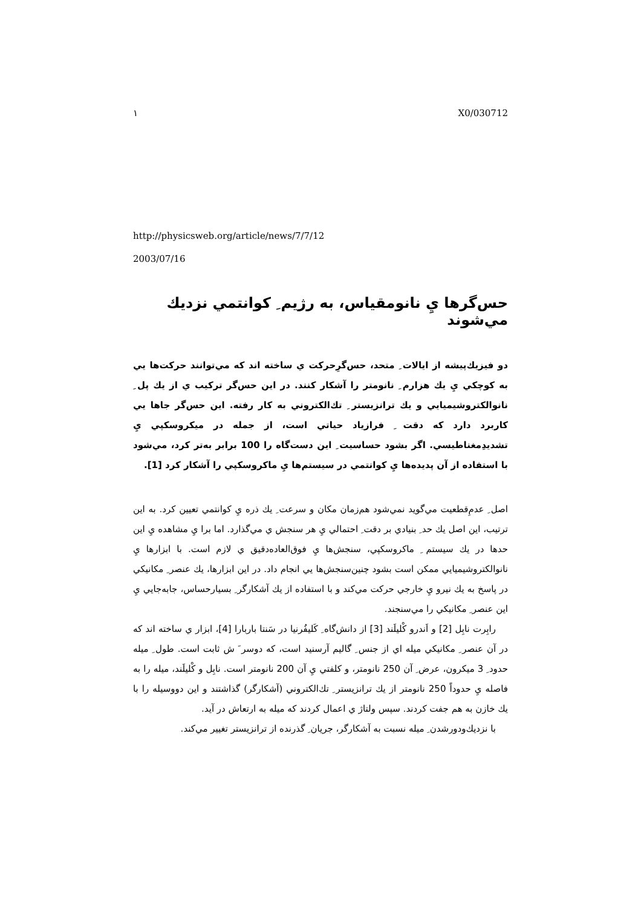١ X0/030712
http://physicsweb.org/article/news/7/7/12
2003/07/16
حس‌گرها يِ نانومقياس، به رژيم ِ كوانتمي نزديك مي‌شوند
دو فيزيك‌پيشه از ايالات ِ متحد، حس‌گرِحركت ي ساخته اند كه مي‌توانند حركت‌ها يي به كوچكي يِ يك هزارم ِ نانومتر را آشكار كنند. در اين حس‌گر تركيب ي از يك پل ِ نانوالكتروشيميايي و يك ترانزيستر ِ تك‌الكتروني به كار رفته. اين حس‌گر جاها يي كاربرد دارد كه دقت ِ فرازياد حياتي است، از جمله در ميكروسكپي يِ تشديدِمغناطيسي. اگر بشود حساسيت ِ اين دست‌گاه را 100 برابر به‌تر كرد، مي‌شود با استفاده از آن پديده‌ها يِ كوانتمي در سيستم‌ها يِ ماكروسكپي را آشكار كرد [1].
اصل ِ عدمِ‌قطعيت مي‌گويد نمي‌شود هم‌زمان مكان و سرعت ِ يك ذره يِ كوانتمي تعيين كرد. به اين ترتيب، اين اصل يك حد ِ بنيادي بر دقت ِ احتمالي يِ هر سنجش ي مي‌گذارد. اما برا يِ مشاهده يِ اين حدها در يك سيستم ِ ماكروسكپي، سنجش‌ها يِ فوق‌العاده‌دقيق ي لازم است. با ابزارها يِ نانوالكتروشيميايي ممكن است بشود چنين‌سنجش‌ها يي انجام داد. در اين ابزارها، يك عنصر ِ مكانيكي در پاسخ به يك نيرو يِ خارجي حركت مي‌كند و با استفاده از يك آشكارگر ِ بسيارحساس، جابه‌جايي يِ اين عنصر ِ مكانيكي را مي‌سنجند.
رابِرت نابِل [2] و اَندرو كْليلَند [3] از دانش‌گاه ِ كَليفُرنيا در سَنتا باربارا [4]، ابزار ي ساخته اند كه در آن عنصر ِ مكانيكي ميله اي از جنس ِ گاليم آرسنيد است، كه دوسر َ ش ثابت است. طول ِ ميله حدود ِ 3 ميكرون، عرض ِ آن 250 نانومتر، و كلفتي يِ آن 200 نانومتر است. نابِل و كْليلَند، ميله را به فاصله يِ حدوداً 250 نانومتر از يك ترانزيستر ِ تك‌الكتروني (آشكارگر) گذاشتند و اين دووسيله را با يك خازن به هم جفت كردند. سپس ولتاژ ي اعمال كردند كه ميله به ارتعاش در آيد.
با نزديك‌ودورشدن ِ ميله نسبت به آشكارگر، جريان ِ گذرنده از ترانزيستر تغيير مي‌كند.